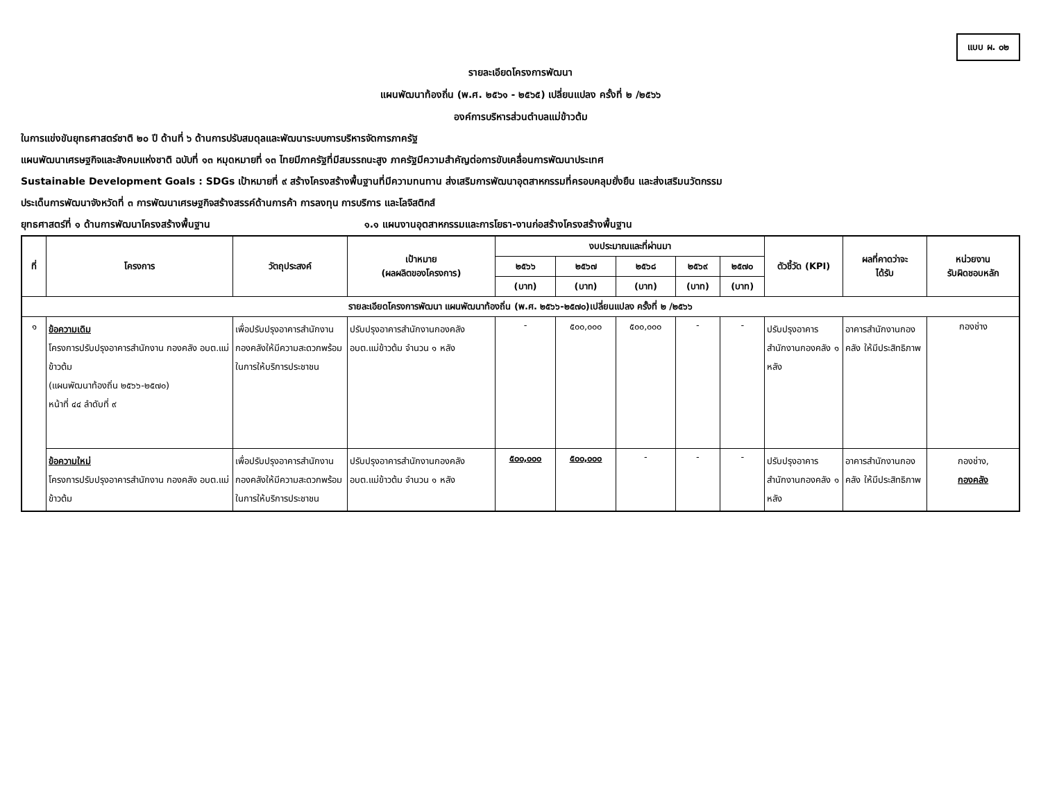แบบ ผ. ๐๒
รายละเอียดโครงการพัฒนา
แผนพัฒนาท้องถิ่น (พ.ศ. ๒๕๖๑ - ๒๕๖๕) เปลี่ยนแปลง ครั้งที่ ๒ /๒๕๖๖
องค์การบริหารส่วนตำบลแม่ข้าวต้ม
ในการแข่งขันยุทธศาสตร์ชาติ ๒๐ ปี ด้านที่ ๖ ด้านการปรับสมดุลและพัฒนาระบบการบริหารจัดการภาครัฐ
แผนพัฒนาเศรษฐกิจและสังคมแห่งชาติ ฉบับที่ ๑๓ หมุดหมายที่ ๑๓ ไทยมีภาครัฐที่มีสมรรถนะสูง ภาครัฐมีความสำคัญต่อการขับเคลื่อนการพัฒนาประเทศ
Sustainable Development Goals : SDGs เป้าหมายที่ ๙ สร้างโครงสร้างพื้นฐานที่มีความทนทาน ส่งเสริมการพัฒนาอุตสาหกรรมที่ครอบคลุมยั่งยืน และส่งเสริมนวัตกรรม
ประเด็นการพัฒนาจังหวัดที่ ๓ การพัฒนาเศรษฐกิจสร้างสรรค์ด้านการค้า การลงทุน การบริการ และโลจิสติกส์
ยุทธศาสตร์ที่ ๑ ด้านการพัฒนาโครงสร้างพื้นฐาน ๑.๑ แผนงานอุตสาหกรรมและการโยธา-งานก่อสร้างโครงสร้างพื้นฐาน
| ที่ | โครงการ | วัตถุประสงค์ | เป้าหมาย (ผลผลิตของโครงการ) | งบประมาณและที่ผ่านมา | | | | | ตัวชี้วัด (KPI) | ผลที่คาดว่าจะ ได้รับ | หน่วยงาน รับผิดชอบหลัก |
| --- | --- | --- | --- | --- | --- | --- | --- | --- | --- | --- | --- |
| | | | | ๒๕๖๖ | ๒๕๖๗ | ๒๕๖๘ | ๒๕๖๙ | ๒๕๗๐ | | | |
| | | | | (บาท) | (บาท) | (บาท) | (บาท) | (บาท) | | | |
| รายละเอียดโครงการพัฒนา แผนพัฒนาท้องถิ่น (พ.ศ. ๒๕๖๖-๒๕๗๐)เปลี่ยนแปลง ครั้งที่ ๒ /๒๕๖๖ | | | | | | | | | | | |
| ๑ | ข้อความเดิม โครงการปรับปรุงอาคารสำนักงาน กองคลัง อบต.แม่ข้าวต้ม (แผนพัฒนาท้องถิ่น ๒๕๖๖-๒๕๗๐) หน้าที่ ๔๔ ลำดับที่ ๙ | เพื่อปรับปรุงอาคารสำนักงานกองคลังให้มีความสะดวกพร้อมในการให้บริการประชาชน | ปรับปรุงอาคารสำนักงานกองคลัง อบต.แม่ข้าวต้ม จำนวน ๑ หลัง | - | ๕๐๐,๐๐๐ | ๕๐๐,๐๐๐ | - | - | ปรับปรุงอาคารสำนักงานกองคลัง ๑ หลัง | อาคารสำนักงานกองคลัง ให้มีประสิทธิภาพ | กองช่าง |
| | ข้อความใหม่ โครงการปรับปรุงอาคารสำนักงาน กองคลัง อบต.แม่ข้าวต้ม | เพื่อปรับปรุงอาคารสำนักงานกองคลังให้มีความสะดวกพร้อมในการให้บริการประชาชน | ปรับปรุงอาคารสำนักงานกองคลัง อบต.แม่ข้าวต้ม จำนวน ๑ หลัง | ๕๐๐,๐๐๐ | ๕๐๐,๐๐๐ | - | - | - | ปรับปรุงอาคารสำนักงานกองคลัง ๑ หลัง | อาคารสำนักงานกองคลัง ให้มีประสิทธิภาพ | กองช่าง, กองคลัง |